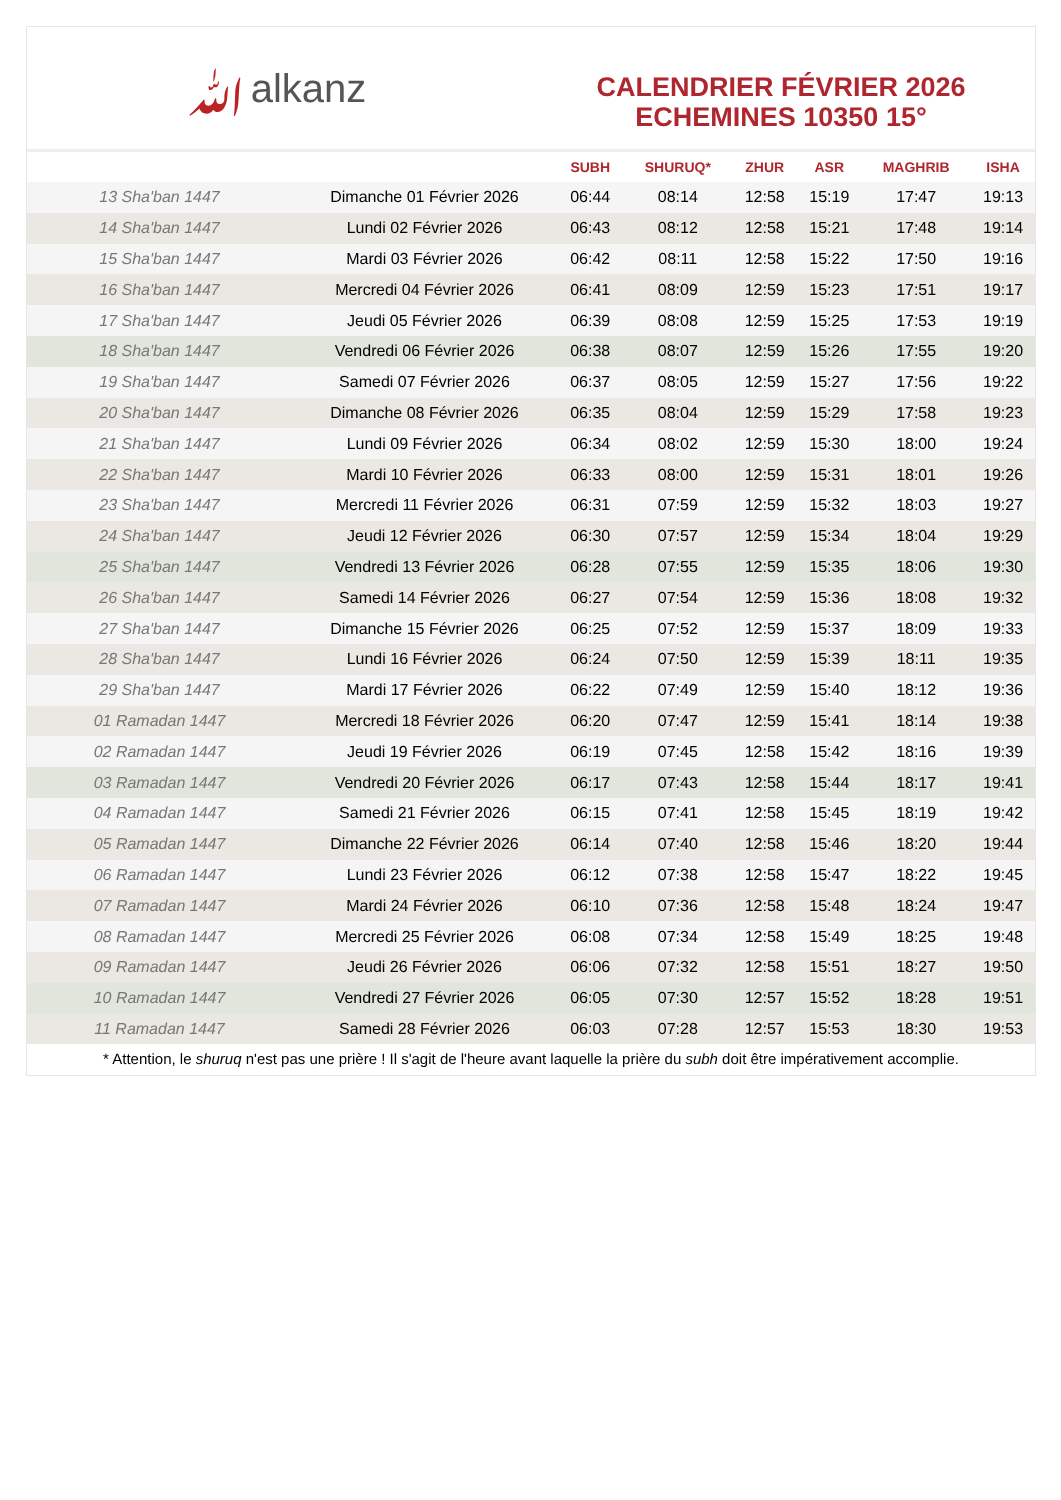ﷲalkanz
CALENDRIER FÉVRIER 2026
ECHEMINES 10350 15°
| | | SUBH | SHURUQ* | ZHUR | ASR | MAGHRIB | ISHA |
| --- | --- | --- | --- | --- | --- | --- | --- |
| 13 Sha'ban 1447 | Dimanche 01 Février 2026 | 06:44 | 08:14 | 12:58 | 15:19 | 17:47 | 19:13 |
| 14 Sha'ban 1447 | Lundi 02 Février 2026 | 06:43 | 08:12 | 12:58 | 15:21 | 17:48 | 19:14 |
| 15 Sha'ban 1447 | Mardi 03 Février 2026 | 06:42 | 08:11 | 12:58 | 15:22 | 17:50 | 19:16 |
| 16 Sha'ban 1447 | Mercredi 04 Février 2026 | 06:41 | 08:09 | 12:59 | 15:23 | 17:51 | 19:17 |
| 17 Sha'ban 1447 | Jeudi 05 Février 2026 | 06:39 | 08:08 | 12:59 | 15:25 | 17:53 | 19:19 |
| 18 Sha'ban 1447 | Vendredi 06 Février 2026 | 06:38 | 08:07 | 12:59 | 15:26 | 17:55 | 19:20 |
| 19 Sha'ban 1447 | Samedi 07 Février 2026 | 06:37 | 08:05 | 12:59 | 15:27 | 17:56 | 19:22 |
| 20 Sha'ban 1447 | Dimanche 08 Février 2026 | 06:35 | 08:04 | 12:59 | 15:29 | 17:58 | 19:23 |
| 21 Sha'ban 1447 | Lundi 09 Février 2026 | 06:34 | 08:02 | 12:59 | 15:30 | 18:00 | 19:24 |
| 22 Sha'ban 1447 | Mardi 10 Février 2026 | 06:33 | 08:00 | 12:59 | 15:31 | 18:01 | 19:26 |
| 23 Sha'ban 1447 | Mercredi 11 Février 2026 | 06:31 | 07:59 | 12:59 | 15:32 | 18:03 | 19:27 |
| 24 Sha'ban 1447 | Jeudi 12 Février 2026 | 06:30 | 07:57 | 12:59 | 15:34 | 18:04 | 19:29 |
| 25 Sha'ban 1447 | Vendredi 13 Février 2026 | 06:28 | 07:55 | 12:59 | 15:35 | 18:06 | 19:30 |
| 26 Sha'ban 1447 | Samedi 14 Février 2026 | 06:27 | 07:54 | 12:59 | 15:36 | 18:08 | 19:32 |
| 27 Sha'ban 1447 | Dimanche 15 Février 2026 | 06:25 | 07:52 | 12:59 | 15:37 | 18:09 | 19:33 |
| 28 Sha'ban 1447 | Lundi 16 Février 2026 | 06:24 | 07:50 | 12:59 | 15:39 | 18:11 | 19:35 |
| 29 Sha'ban 1447 | Mardi 17 Février 2026 | 06:22 | 07:49 | 12:59 | 15:40 | 18:12 | 19:36 |
| 01 Ramadan 1447 | Mercredi 18 Février 2026 | 06:20 | 07:47 | 12:59 | 15:41 | 18:14 | 19:38 |
| 02 Ramadan 1447 | Jeudi 19 Février 2026 | 06:19 | 07:45 | 12:58 | 15:42 | 18:16 | 19:39 |
| 03 Ramadan 1447 | Vendredi 20 Février 2026 | 06:17 | 07:43 | 12:58 | 15:44 | 18:17 | 19:41 |
| 04 Ramadan 1447 | Samedi 21 Février 2026 | 06:15 | 07:41 | 12:58 | 15:45 | 18:19 | 19:42 |
| 05 Ramadan 1447 | Dimanche 22 Février 2026 | 06:14 | 07:40 | 12:58 | 15:46 | 18:20 | 19:44 |
| 06 Ramadan 1447 | Lundi 23 Février 2026 | 06:12 | 07:38 | 12:58 | 15:47 | 18:22 | 19:45 |
| 07 Ramadan 1447 | Mardi 24 Février 2026 | 06:10 | 07:36 | 12:58 | 15:48 | 18:24 | 19:47 |
| 08 Ramadan 1447 | Mercredi 25 Février 2026 | 06:08 | 07:34 | 12:58 | 15:49 | 18:25 | 19:48 |
| 09 Ramadan 1447 | Jeudi 26 Février 2026 | 06:06 | 07:32 | 12:58 | 15:51 | 18:27 | 19:50 |
| 10 Ramadan 1447 | Vendredi 27 Février 2026 | 06:05 | 07:30 | 12:57 | 15:52 | 18:28 | 19:51 |
| 11 Ramadan 1447 | Samedi 28 Février 2026 | 06:03 | 07:28 | 12:57 | 15:53 | 18:30 | 19:53 |
* Attention, le shuruq n'est pas une prière ! Il s'agit de l'heure avant laquelle la prière du subh doit être impérativement accomplie.